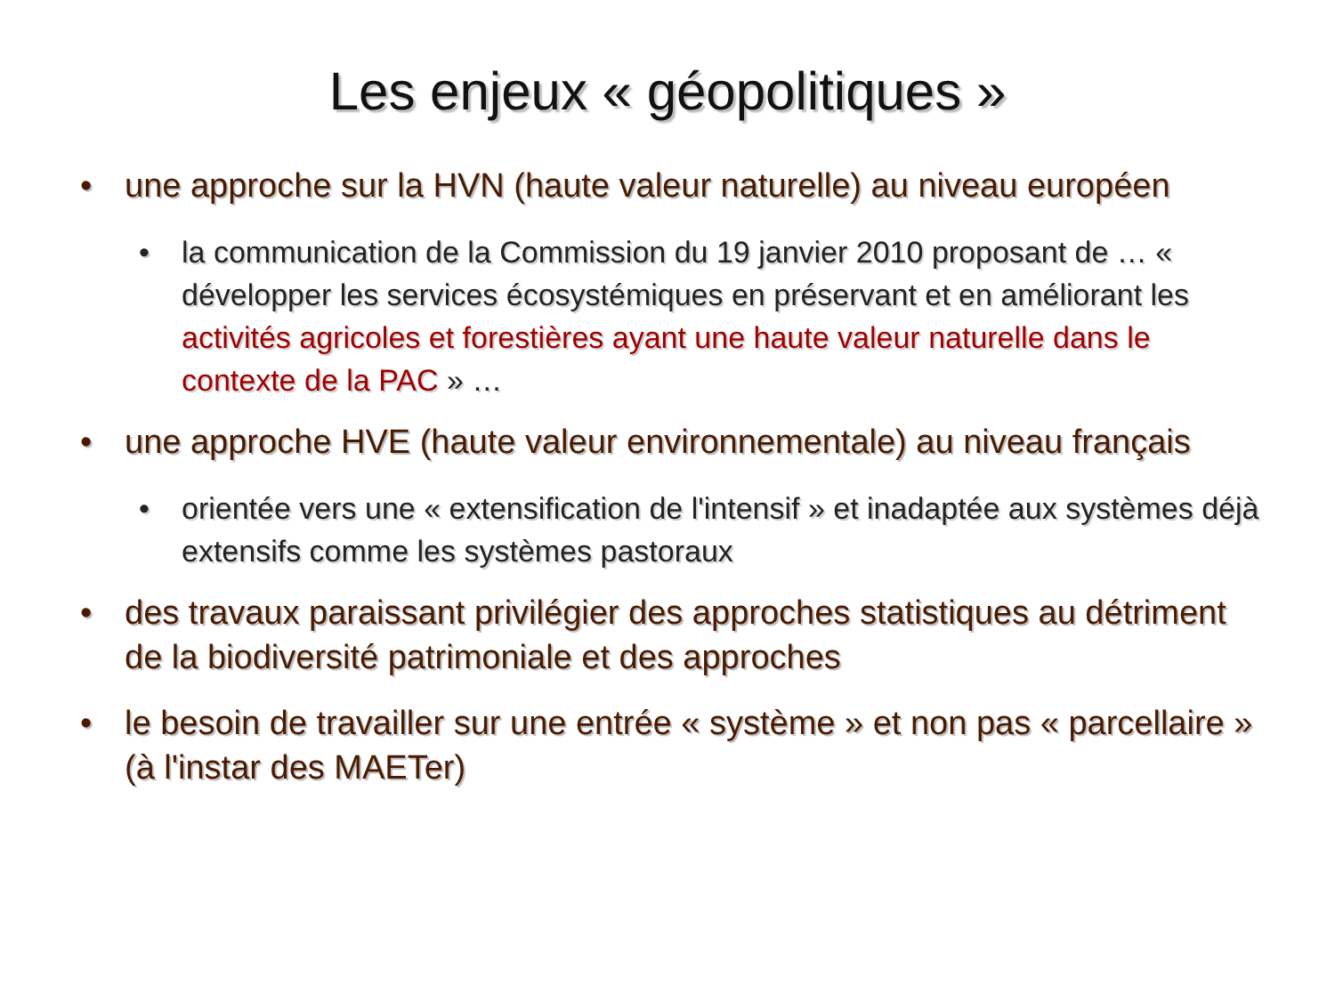Les enjeux « géopolitiques »
• une approche sur la HVN (haute valeur naturelle) au niveau européen
• la communication de la Commission du 19 janvier 2010 proposant de … « développer les services écosystémiques en préservant et en améliorant les activités agricoles et forestières ayant une haute valeur naturelle dans le contexte de la PAC » …
• une approche HVE (haute valeur environnementale) au niveau français
• orientée vers une « extensification de l'intensif » et inadaptée aux systèmes déjà extensifs comme les systèmes pastoraux
• des travaux paraissant privilégier des approches statistiques au détriment de la biodiversité patrimoniale et des approches
• le besoin de travailler sur une entrée « système » et non pas « parcellaire » (à l'instar des MAETer)